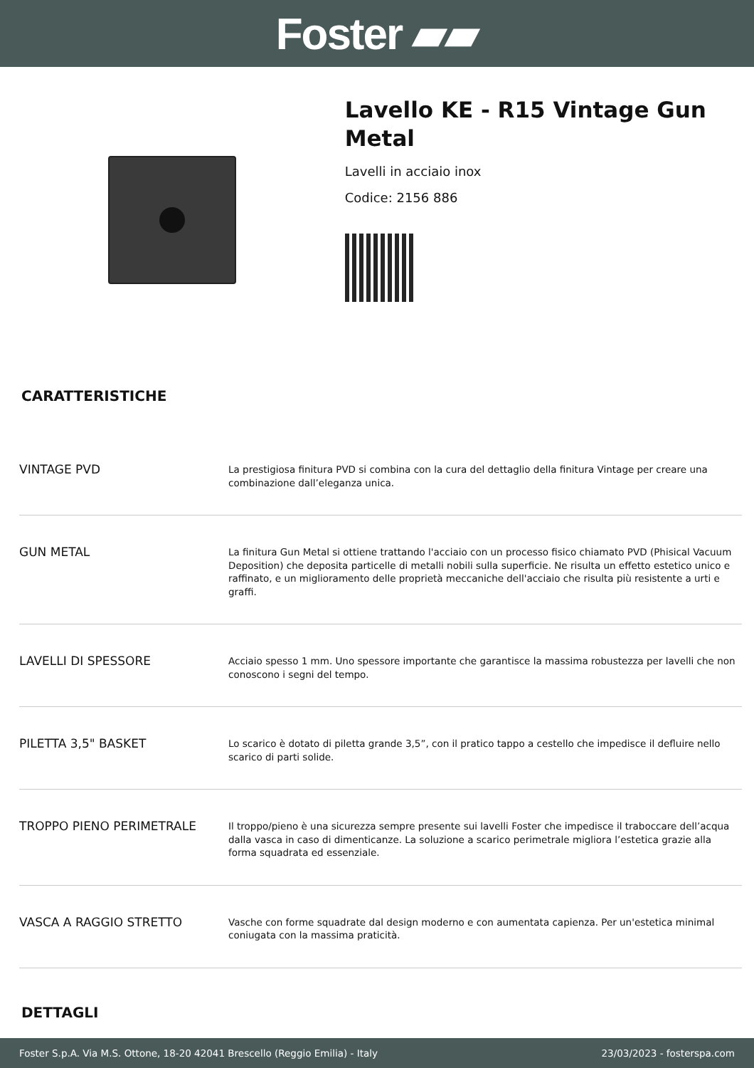Foster ▰▰
Lavello KE - R15 Vintage Gun Metal
Lavelli in acciaio inox
Codice: 2156 886
CARATTERISTICHE
| VINTAGE PVD | La prestigiosa finitura PVD si combina con la cura del dettaglio della finitura Vintage per creare una combinazione dall’eleganza unica. |
| GUN METAL | La finitura Gun Metal si ottiene trattando l'acciaio con un processo fisico chiamato PVD (Phisical Vacuum Deposition) che deposita particelle di metalli nobili sulla superficie. Ne risulta un effetto estetico unico e raffinato, e un miglioramento delle proprietà meccaniche dell'acciaio che risulta più resistente a urti e graffi. |
| LAVELLI DI SPESSORE | Acciaio spesso 1 mm. Uno spessore importante che garantisce la massima robustezza per lavelli che non conoscono i segni del tempo. |
| PILETTA 3,5" BASKET | Lo scarico è dotato di piletta grande 3,5”, con il pratico tappo a cestello che impedisce il defluire nello scarico di parti solide. |
| TROPPO PIENO PERIMETRALE | Il troppo/pieno è una sicurezza sempre presente sui lavelli Foster che impedisce il traboccare dell’acqua dalla vasca in caso di dimenticanze. La soluzione a scarico perimetrale migliora l’estetica grazie alla forma squadrata ed essenziale. |
| VASCA A RAGGIO STRETTO | Vasche con forme squadrate dal design moderno e con aumentata capienza. Per un'estetica minimal coniugata con la massima praticità. |
DETTAGLI
Foster S.p.A. Via M.S. Ottone, 18-20 42041 Brescello (Reggio Emilia) - Italy 23/03/2023 - fosterspa.com